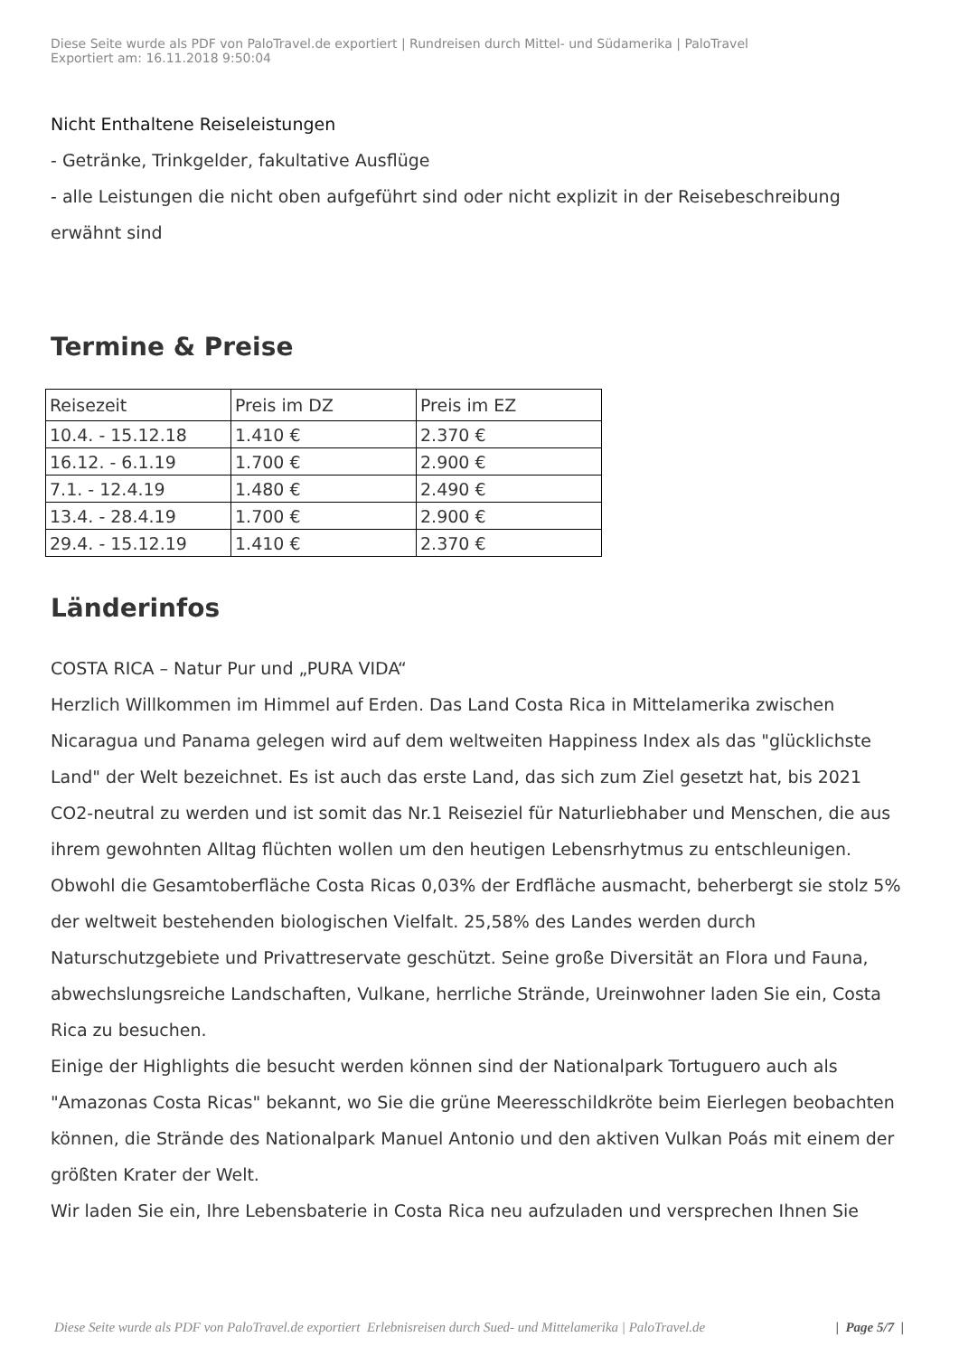Diese Seite wurde als PDF von PaloTravel.de exportiert | Rundreisen durch Mittel- und Südamerika | PaloTravel
Exportiert am: 16.11.2018 9:50:04
Nicht Enthaltene Reiseleistungen
- Getränke, Trinkgelder, fakultative Ausflüge
- alle Leistungen die nicht oben aufgeführt sind oder nicht explizit in der Reisebeschreibung erwähnt sind
Termine & Preise
| Reisezeit | Preis im DZ | Preis im EZ |
| 10.4. - 15.12.18 | 1.410 € | 2.370 € |
| 16.12. - 6.1.19 | 1.700 € | 2.900 € |
| 7.1. - 12.4.19 | 1.480 € | 2.490 € |
| 13.4. - 28.4.19 | 1.700 € | 2.900 € |
| 29.4. - 15.12.19 | 1.410 € | 2.370 € |
Länderinfos
COSTA RICA – Natur Pur und „PURA VIDA“
Herzlich Willkommen im Himmel auf Erden. Das Land Costa Rica in Mittelamerika zwischen Nicaragua und Panama gelegen wird auf dem weltweiten Happiness Index als das "glücklichste Land" der Welt bezeichnet. Es ist auch das erste Land, das sich zum Ziel gesetzt hat, bis 2021 CO2-neutral zu werden und ist somit das Nr.1 Reiseziel für Naturliebhaber und Menschen, die aus ihrem gewohnten Alltag flüchten wollen um den heutigen Lebensrhytmus zu entschleunigen.
Obwohl die Gesamtoberfläche Costa Ricas 0,03% der Erdfläche ausmacht, beherbergt sie stolz 5% der weltweit bestehenden biologischen Vielfalt. 25,58% des Landes werden durch Naturschutzgebiete und Privattreservate geschützt. Seine große Diversität an Flora und Fauna, abwechslungsreiche Landschaften, Vulkane, herrliche Strände, Ureinwohner laden Sie ein, Costa Rica zu besuchen.
Einige der Highlights die besucht werden können sind der Nationalpark Tortuguero auch als "Amazonas Costa Ricas" bekannt, wo Sie die grüne Meeresschildkröte beim Eierlegen beobachten können, die Strände des Nationalpark Manuel Antonio und den aktiven Vulkan Poás mit einem der größten Krater der Welt.
Wir laden Sie ein, Ihre Lebensbaterie in Costa Rica neu aufzuladen und versprechen Ihnen Sie
Diese Seite wurde als PDF von PaloTravel.de exportiert Erlebnisreisen durch Sued- und Mittelamerika | PaloTravel.de | Page 5/7 |